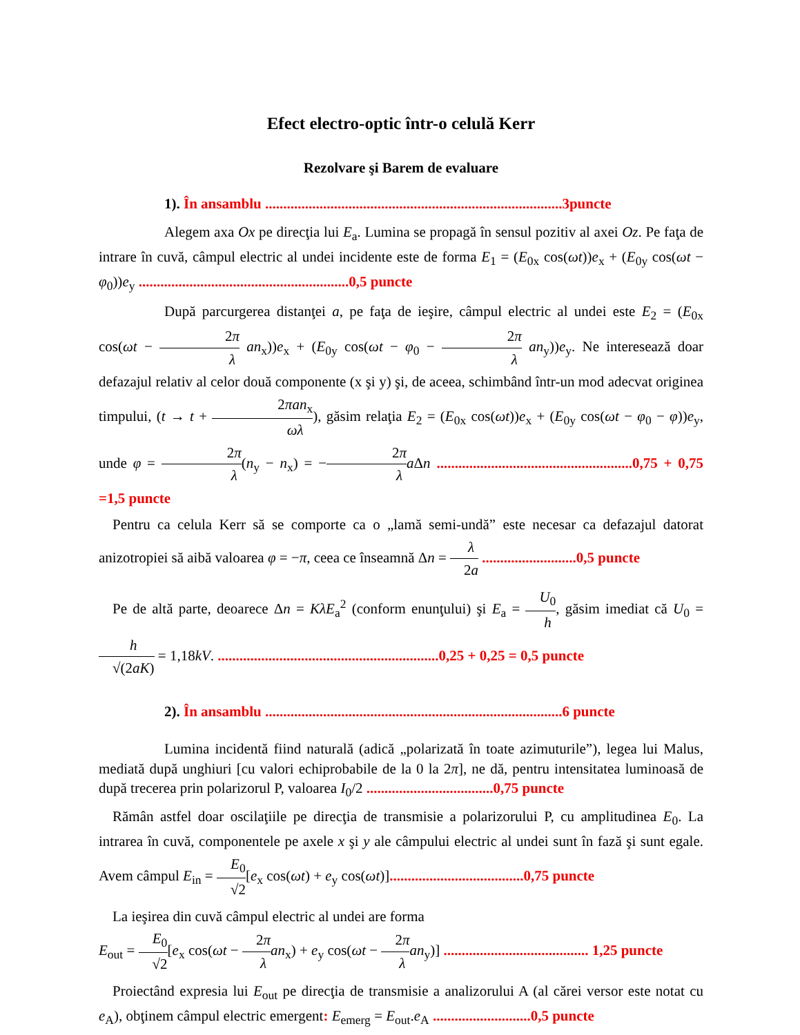Efect electro-optic într-o celulă Kerr
Rezolvare şi Barem de evaluare
1). În ansamblu ..................................................................................3puncte
Alegem axa Ox pe direcţia lui E<sub>a</sub>. Lumina se propagă în sensul pozitiv al axei Oz. Pe faţa de intrare în cuvă, câmpul electric al undei incidente este de forma E<sub>1</sub> = (E<sub>0x</sub> cos(ωt))e<sub>x</sub> + (E<sub>0y</sub> cos(ωt − φ<sub>0</sub>))e<sub>y</sub> ..........................................................0,5 puncte
După parcurgerea distanţei a, pe faţa de ieşire, câmpul electric al undei este E<sub>2</sub> = (E<sub>0x</sub> cos(ωt − 2π λ an<sub>x</sub>))e<sub>x</sub> + (E<sub>0y</sub> cos(ωt − φ<sub>0</sub> − 2π λ an<sub>y</sub>))e<sub>y</sub>. Ne interesează doar defazajul relativ al celor două componente (x şi y) şi, de aceea, schimbând într-un mod adecvat originea timpului, (t → t + 2πan<sub>x</sub> ωλ), găsim relaţia E<sub>2</sub> = (E<sub>0x</sub> cos(ωt))e<sub>x</sub> + (E<sub>0y</sub> cos(ωt − φ<sub>0</sub> − φ))e<sub>y</sub>, unde φ = 2π λ(n<sub>y</sub> − n<sub>x</sub>) = −2π λ a Δn ......................................................0,75 + 0,75 =1,5 puncte
Pentru ca celula Kerr să se comporte ca o „lamă semi-undă” este necesar ca defazajul datorat anizotropiei să aibă valoarea φ = −π, ceea ce înseamnă Δn = λ 2a ..........................0,5 puncte
Pe de altă parte, deoarece Δn = KλE<sub>a</sub><sup>2</sup> (conform enunţului) şi E<sub>a</sub> = U<sub>0</sub> h, găsim imediat că U<sub>0</sub> = h √(2aK) = 1,18kV. .............................................................0,25 + 0,25 = 0,5 puncte
2). În ansamblu ..................................................................................6 puncte
Lumina incidentă fiind naturală (adică „polarizată în toate azimuturile”), legea lui Malus, mediată după unghiuri [cu valori echiprobabile de la 0 la 2π], ne dă, pentru intensitatea luminoasă de după trecerea prin polarizorul P, valoarea I<sub>0</sub>/2 ...................................0,75 puncte
Rămân astfel doar oscilaţiile pe direcţia de transmisie a polarizorului P, cu amplitudinea E<sub>0</sub>. La intrarea în cuvă, componentele pe axele x şi y ale câmpului electric al undei sunt în fază şi sunt egale. Avem câmpul E<sub>in</sub> = E<sub>0</sub> √2[e<sub>x</sub> cos(ωt) + e<sub>y</sub> cos(ωt)].....................................0,75 puncte
La ieşirea din cuvă câmpul electric al undei are forma
E<sub>out</sub> = E<sub>0</sub> √2[e<sub>x</sub> cos(ωt − 2π λ an<sub>x</sub>) + e<sub>y</sub> cos(ωt − 2π λ an<sub>y</sub>)] ........................................ 1,25 puncte
Proiectând expresia lui E<sub>out</sub> pe direcţia de transmisie a analizorului A (al cărei versor este notat cu e<sub>A</sub>), obţinem câmpul electric emergent: E<sub>emerg</sub> = E<sub>out</sub>.e<sub>A</sub> ...........................0,5 puncte